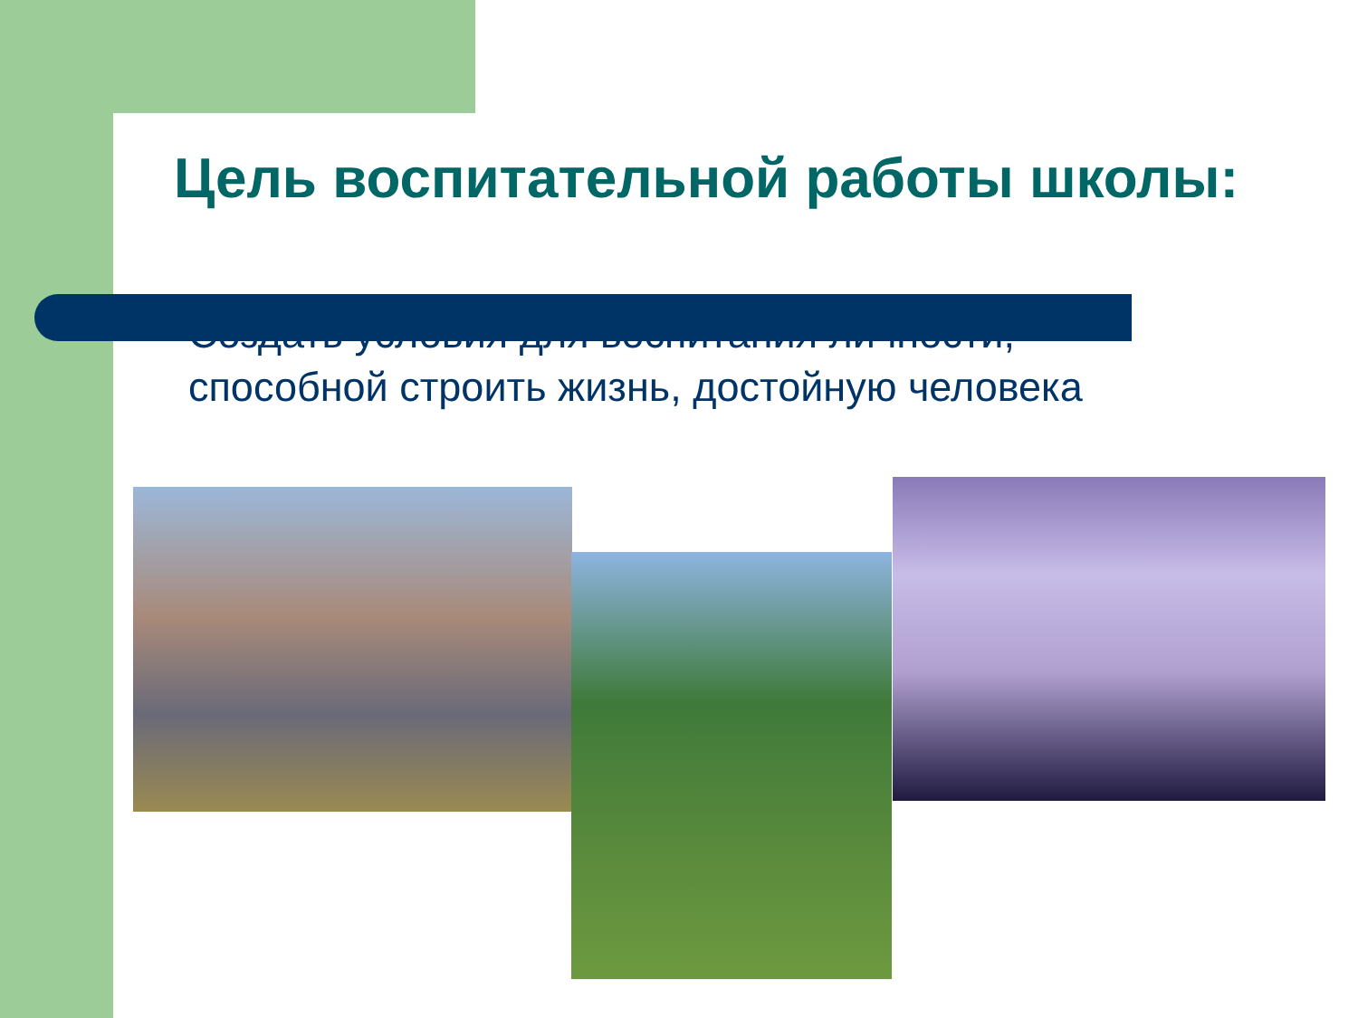Цель воспитательной работы школы:
Создать условия для воспитания личности, способной строить жизнь, достойную человека